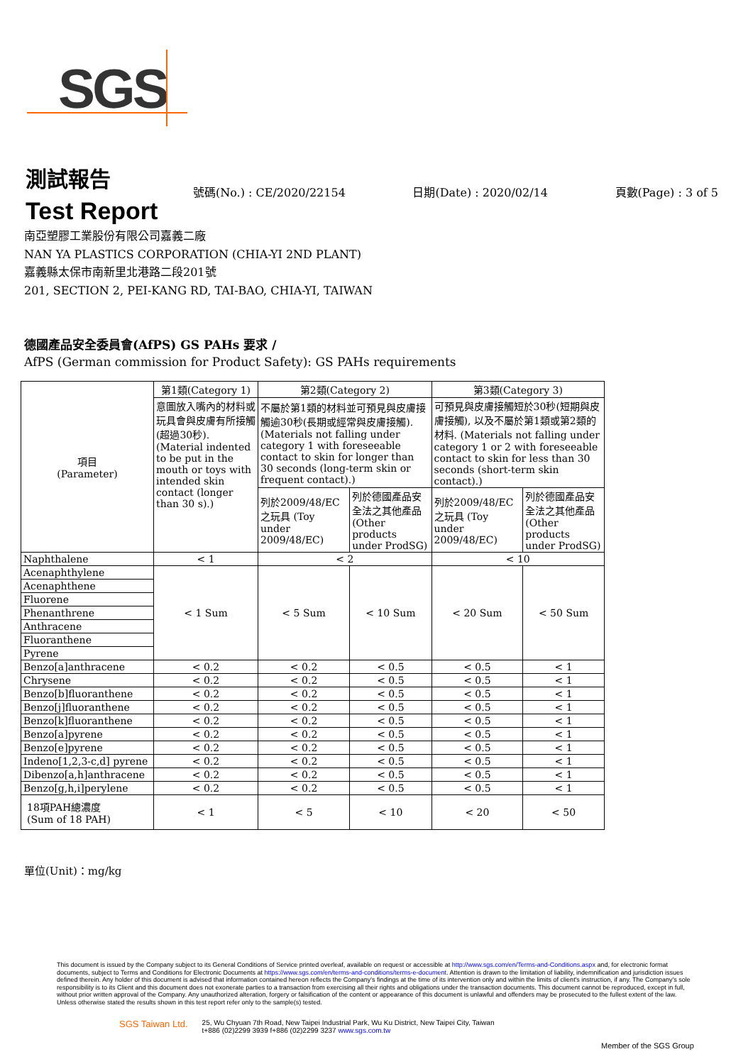SGS
測試報告
Test Report
號碼(No.) : CE/2020/22154 日期(Date) : 2020/02/14 頁數(Page) : 3 of 5
南亞塑膠工業股份有限公司嘉義二廠
NAN YA PLASTICS CORPORATION (CHIA-YI 2ND PLANT)
嘉義縣太保市南新里北港路二段201號
201, SECTION 2, PEI-KANG RD, TAI-BAO, CHIA-YI, TAIWAN
德國產品安全委員會(AfPS) GS PAHs 要求 /
AfPS (German commission for Product Safety): GS PAHs requirements
| 項目 (Parameter) | 第1類(Category 1) | 第2類(Category 2) | | 第3類(Category 3) | |
| --- | --- | --- | --- | --- | --- |
| | 意圖放入嘴內的材料或玩具會與皮膚有所接觸(超過30秒). (Material indented to be put in the mouth or toys with intended skin contact (longer than 30 s).) | 不屬於第1類的材料並可預見與皮膚接觸逾30秒(長期或經常與皮膚接觸). (Materials not falling under category 1 with foreseeable contact to skin for longer than 30 seconds (long-term skin or frequent contact).) | | 可預見與皮膚接觸短於30秒(短期與皮膚接觸), 以及不屬於第1類或第2類的材料. (Materials not falling under category 1 or 2 with foreseeable contact to skin for less than 30 seconds (short-term skin contact).) | |
| | | 列於2009/48/EC之玩具 (Toy under 2009/48/EC) | 列於德國產品安全法之其他產品 (Other products under ProdSG) | 列於2009/48/EC之玩具 (Toy under 2009/48/EC) | 列於德國產品安全法之其他產品 (Other products under ProdSG) |
| Naphthalene | < 1 | < 2 | | < 10 | |
| Acenaphthylene | < 1 Sum | < 5 Sum | < 10 Sum | < 20 Sum | < 50 Sum |
| Acenaphthene | | | | | |
| Fluorene | | | | | |
| Phenanthrene | | | | | |
| Anthracene | | | | | |
| Fluoranthene | | | | | |
| Pyrene | | | | | |
| Benzo[a]anthracene | < 0.2 | < 0.2 | < 0.5 | < 0.5 | < 1 |
| Chrysene | < 0.2 | < 0.2 | < 0.5 | < 0.5 | < 1 |
| Benzo[b]fluoranthene | < 0.2 | < 0.2 | < 0.5 | < 0.5 | < 1 |
| Benzo[j]fluoranthene | < 0.2 | < 0.2 | < 0.5 | < 0.5 | < 1 |
| Benzo[k]fluoranthene | < 0.2 | < 0.2 | < 0.5 | < 0.5 | < 1 |
| Benzo[a]pyrene | < 0.2 | < 0.2 | < 0.5 | < 0.5 | < 1 |
| Benzo[e]pyrene | < 0.2 | < 0.2 | < 0.5 | < 0.5 | < 1 |
| Indeno[1,2,3-c,d] pyrene | < 0.2 | < 0.2 | < 0.5 | < 0.5 | < 1 |
| Dibenzo[a,h]anthracene | < 0.2 | < 0.2 | < 0.5 | < 0.5 | < 1 |
| Benzo[g,h,i]perylene | < 0.2 | < 0.2 | < 0.5 | < 0.5 | < 1 |
| 18項PAH總濃度 (Sum of 18 PAH) | < 1 | < 5 | < 10 | < 20 | < 50 |
單位(Unit)：mg/kg
This document is issued by the Company subject to its General Conditions of Service printed overleaf, available on request or accessible at http://www.sgs.com/en/Terms-and-Conditions.aspx and, for electronic format documents, subject to Terms and Conditions for Electronic Documents at https://www.sgs.com/en/terms-and-conditions/terms-e-document. Attention is drawn to the limitation of liability, indemnification and jurisdiction issues defined therein. Any holder of this document is advised that information contained hereon reflects the Company's findings at the time of its intervention only and within the limits of client's instruction, if any. The Company's sole responsibility is to its Client and this document does not exonerate parties to a transaction from exercising all their rights and obligations under the transaction documents. This document cannot be reproduced, except in full, without prior written approval of the Company. Any unauthorized alteration, forgery or falsification of the content or appearance of this document is unlawful and offenders may be prosecuted to the fullest extent of the law. Unless otherwise stated the results shown in this test report refer only to the sample(s) tested.
SGS Taiwan Ltd. 25, Wu Chyuan 7th Road, New Taipei Industrial Park, Wu Ku District, New Taipei City, Taiwan
t+886 (02)2299 3939 f+886 (02)2299 3237 www.sgs.com.tw
Member of the SGS Group